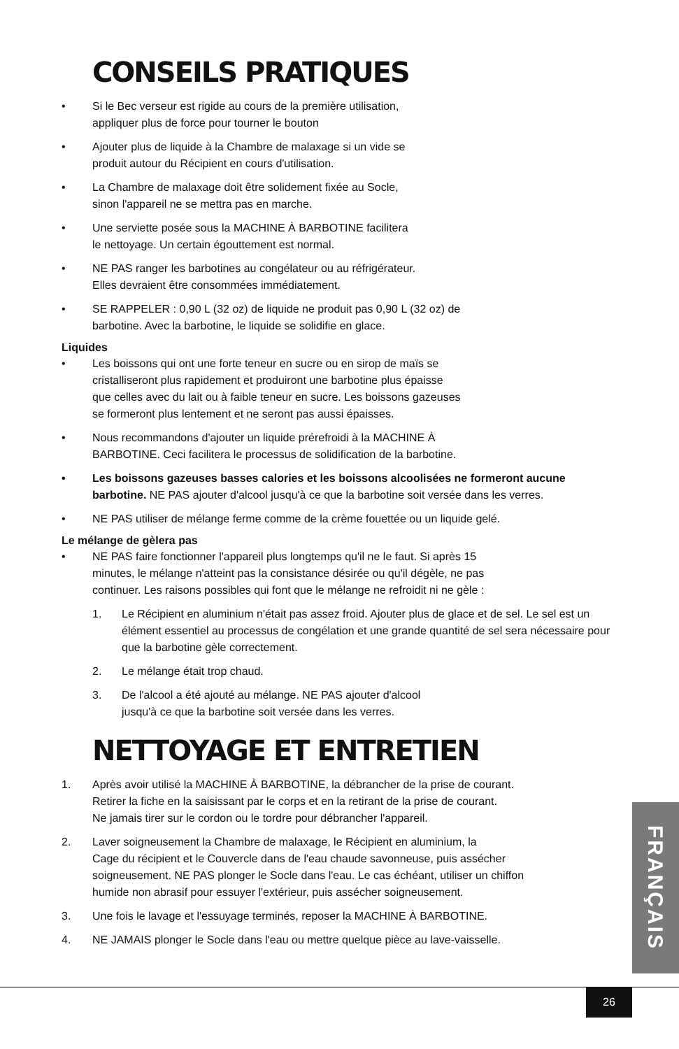CONSEILS PRATIQUES
• Si le Bec verseur est rigide au cours de la première utilisation,
appliquer plus de force pour tourner le bouton
• Ajouter plus de liquide à la Chambre de malaxage si un vide se
produit autour du Récipient en cours d'utilisation.
• La Chambre de malaxage doit être solidement fixée au Socle,
sinon l'appareil ne se mettra pas en marche.
• Une serviette posée sous la MACHINE À BARBOTINE facilitera
le nettoyage. Un certain égouttement est normal.
• NE PAS ranger les barbotines au congélateur ou au réfrigérateur.
Elles devraient être consommées immédiatement.
• SE RAPPELER : 0,90 L (32 oz) de liquide ne produit pas 0,90 L (32 oz) de
barbotine. Avec la barbotine, le liquide se solidifie en glace.
Liquides
• Les boissons qui ont une forte teneur en sucre ou en sirop de maïs se
cristalliseront plus rapidement et produiront une barbotine plus épaisse
que celles avec du lait ou à faible teneur en sucre. Les boissons gazeuses
se formeront plus lentement et ne seront pas aussi épaisses.
• Nous recommandons d'ajouter un liquide prérefroidi à la MACHINE À
BARBOTINE. Ceci facilitera le processus de solidification de la barbotine.
• Les boissons gazeuses basses calories et les boissons alcoolisées ne formeront aucune barbotine. NE PAS ajouter d'alcool jusqu'à ce que la barbotine soit versée dans les verres.
• NE PAS utiliser de mélange ferme comme de la crème fouettée ou un liquide gelé.
Le mélange de gèlera pas
• NE PAS faire fonctionner l'appareil plus longtemps qu'il ne le faut. Si après 15
minutes, le mélange n'atteint pas la consistance désirée ou qu'il dégèle, ne pas
continuer. Les raisons possibles qui font que le mélange ne refroidit ni ne gèle :
1. Le Récipient en aluminium n'était pas assez froid. Ajouter plus de glace et de sel. Le sel est un élément essentiel au processus de congélation et une grande quantité de sel sera nécessaire pour que la barbotine gèle correctement.
2. Le mélange était trop chaud.
3. De l'alcool a été ajouté au mélange. NE PAS ajouter d'alcool
jusqu'à ce que la barbotine soit versée dans les verres.
NETTOYAGE ET ENTRETIEN
1. Après avoir utilisé la MACHINE À BARBOTINE, la débrancher de la prise de courant.
Retirer la fiche en la saisissant par le corps et en la retirant de la prise de courant.
Ne jamais tirer sur le cordon ou le tordre pour débrancher l'appareil.
2. Laver soigneusement la Chambre de malaxage, le Récipient en aluminium, la
Cage du récipient et le Couvercle dans de l'eau chaude savonneuse, puis assécher
soigneusement. NE PAS plonger le Socle dans l'eau. Le cas échéant, utiliser un chiffon
humide non abrasif pour essuyer l'extérieur, puis assécher soigneusement.
3. Une fois le lavage et l'essuyage terminés, reposer la MACHINE À BARBOTINE.
4. NE JAMAIS plonger le Socle dans l'eau ou mettre quelque pièce au lave-vaisselle.
FRANÇAIS
26